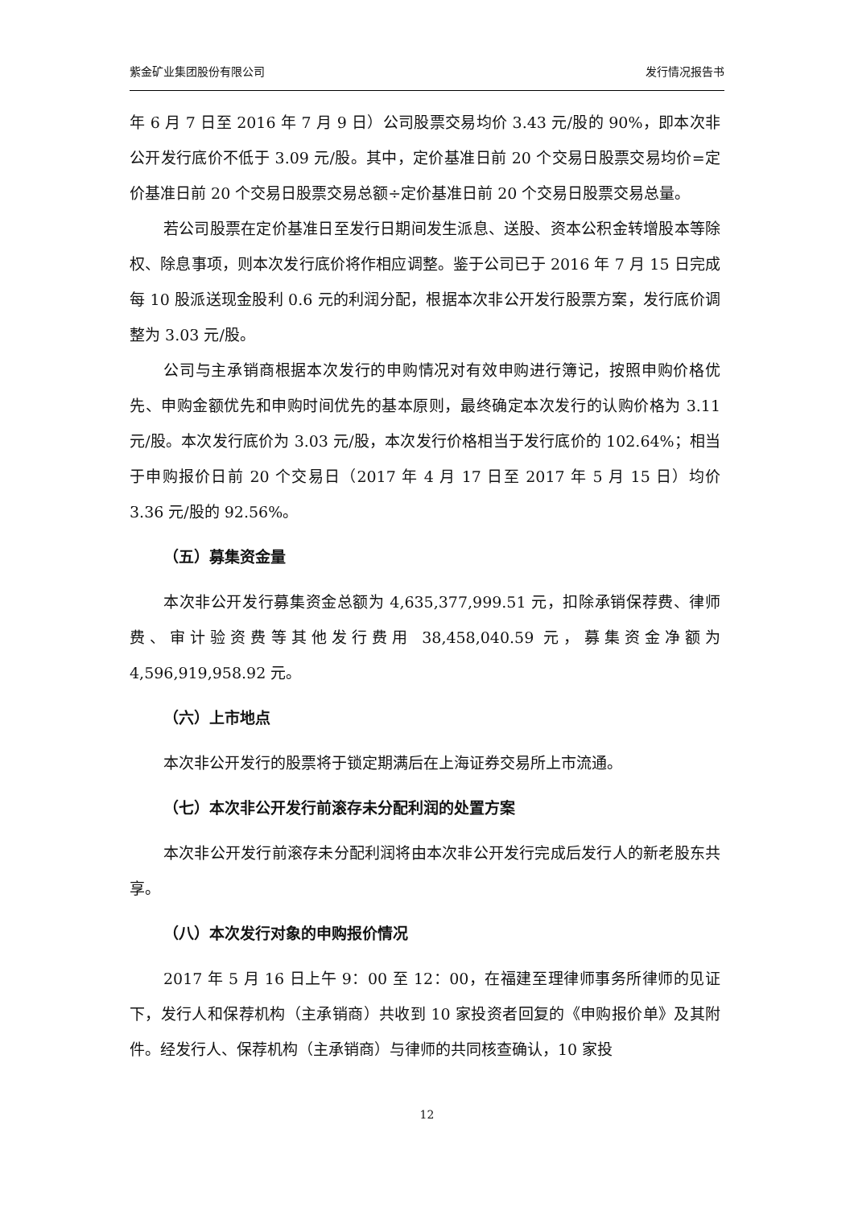紫金矿业集团股份有限公司 发行情况报告书
年 6 月 7 日至 2016 年 7 月 9 日）公司股票交易均价 3.43 元/股的 90%，即本次非公开发行底价不低于 3.09 元/股。其中，定价基准日前 20 个交易日股票交易均价=定价基准日前 20 个交易日股票交易总额÷定价基准日前 20 个交易日股票交易总量。
若公司股票在定价基准日至发行日期间发生派息、送股、资本公积金转增股本等除权、除息事项，则本次发行底价将作相应调整。鉴于公司已于 2016 年 7 月 15 日完成每 10 股派送现金股利 0.6 元的利润分配，根据本次非公开发行股票方案，发行底价调整为 3.03 元/股。
公司与主承销商根据本次发行的申购情况对有效申购进行簿记，按照申购价格优先、申购金额优先和申购时间优先的基本原则，最终确定本次发行的认购价格为 3.11 元/股。本次发行底价为 3.03 元/股，本次发行价格相当于发行底价的 102.64%；相当于申购报价日前 20 个交易日（2017 年 4 月 17 日至 2017 年 5 月 15 日）均价 3.36 元/股的 92.56%。
（五）募集资金量
本次非公开发行募集资金总额为 4,635,377,999.51 元，扣除承销保荐费、律师费、审计验资费等其他发行费用 38,458,040.59 元，募集资金净额为 4,596,919,958.92 元。
（六）上市地点
本次非公开发行的股票将于锁定期满后在上海证券交易所上市流通。
（七）本次非公开发行前滚存未分配利润的处置方案
本次非公开发行前滚存未分配利润将由本次非公开发行完成后发行人的新老股东共享。
（八）本次发行对象的申购报价情况
2017 年 5 月 16 日上午 9：00 至 12：00，在福建至理律师事务所律师的见证下，发行人和保荐机构（主承销商）共收到 10 家投资者回复的《申购报价单》及其附件。经发行人、保荐机构（主承销商）与律师的共同核查确认，10 家投
12